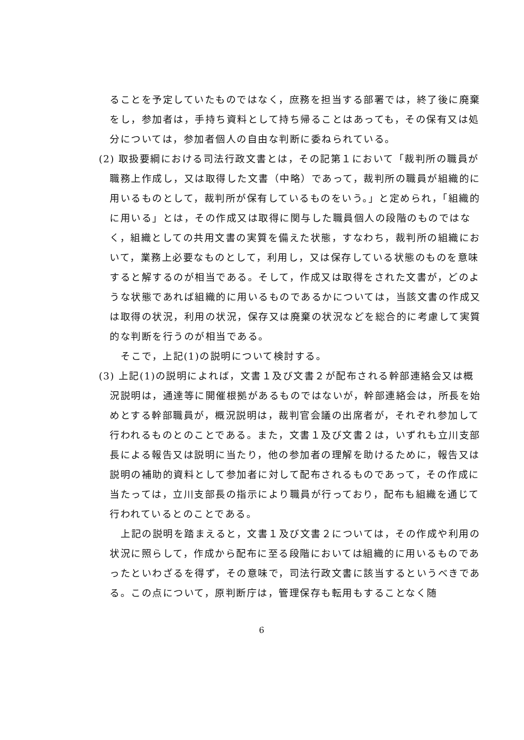ることを予定していたものではなく，庶務を担当する部署では，終了後に廃棄をし，参加者は，手持ち資料として持ち帰ることはあっても，その保有又は処分については，参加者個人の自由な判断に委ねられている。
(2) 取扱要綱における司法行政文書とは，その記第１において「裁判所の職員が職務上作成し，又は取得した文書（中略）であって，裁判所の職員が組織的に用いるものとして，裁判所が保有しているものをいう。」と定められ，「組織的に用いる」とは，その作成又は取得に関与した職員個人の段階のものではなく，組織としての共用文書の実質を備えた状態，すなわち，裁判所の組織において，業務上必要なものとして，利用し，又は保存している状態のものを意味すると解するのが相当である。そして，作成又は取得をされた文書が，どのような状態であれば組織的に用いるものであるかについては，当該文書の作成又は取得の状況，利用の状況，保存又は廃棄の状況などを総合的に考慮して実質的な判断を行うのが相当である。
そこで，上記(1)の説明について検討する。
(3) 上記(1)の説明によれば，文書１及び文書２が配布される幹部連絡会又は概況説明は，通達等に開催根拠があるものではないが，幹部連絡会は，所長を始めとする幹部職員が，概況説明は，裁判官会議の出席者が，それぞれ参加して行われるものとのことである。また，文書１及び文書２は，いずれも立川支部長による報告又は説明に当たり，他の参加者の理解を助けるために，報告又は説明の補助的資料として参加者に対して配布されるものであって，その作成に当たっては，立川支部長の指示により職員が行っており，配布も組織を通じて行われているとのことである。
上記の説明を踏まえると，文書１及び文書２については，その作成や利用の状況に照らして，作成から配布に至る段階においては組織的に用いるものであったといわざるを得ず，その意味で，司法行政文書に該当するというべきである。この点について，原判断庁は，管理保存も転用もすることなく随
6